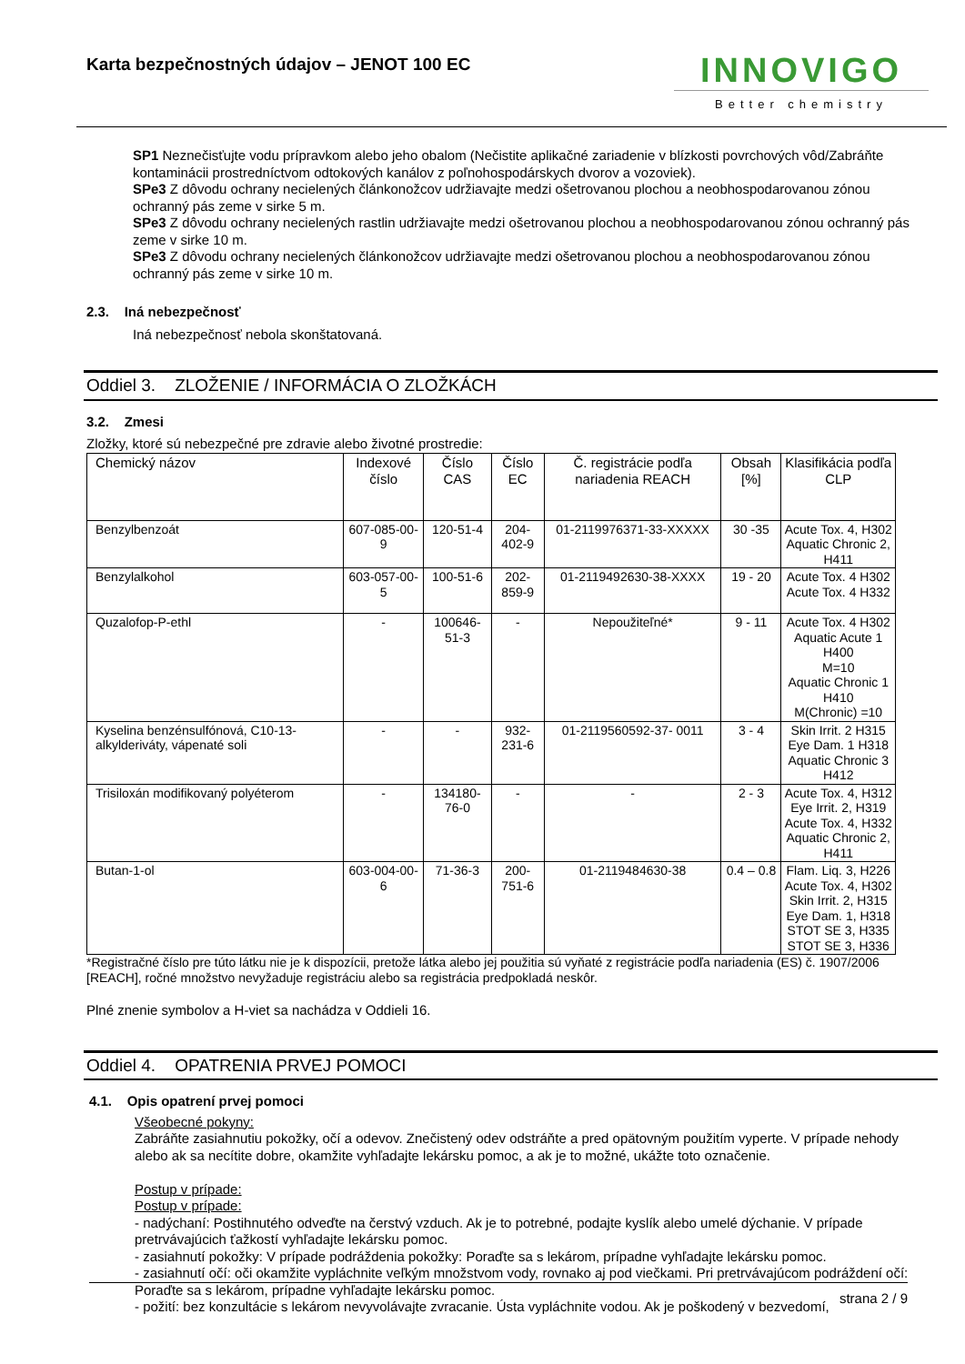Karta bezpečnostných údajov – JENOT 100 EC
INNOVIGO
Better chemistry
SP1 Neznečisťujte vodu prípravkom alebo jeho obalom (Nečistite aplikačné zariadenie v blízkosti povrchových vôd/Zabráňte kontaminácii prostredníctvom odtokových kanálov z poľnohospodárskych dvorov a vozoviek).
SPe3 Z dôvodu ochrany necielených článkonožcov udržiavajte medzi ošetrovanou plochou a neobhospodarovanou zónou ochranný pás zeme v sirke 5 m.
SPe3 Z dôvodu ochrany necielených rastlin udržiavajte medzi ošetrovanou plochou a neobhospodarovanou zónou ochranný pás zeme v sirke 10 m.
SPe3 Z dôvodu ochrany necielených článkonožcov udržiavajte medzi ošetrovanou plochou a neobhospodarovanou zónou ochranný pás zeme v sirke 10 m.
2.3. Iná nebezpečnosť
Iná nebezpečnosť nebola skonštatovaná.
Oddiel 3. ZLOŽENIE / INFORMÁCIA O ZLOŽKÁCH
3.2. Zmesi
Zložky, ktoré sú nebezpečné pre zdravie alebo životné prostredie:
| Chemický názov | Indexové číslo | Číslo CAS | Číslo EC | Č. registrácie podľa nariadenia REACH | Obsah [%] | Klasifikácia podľa CLP |
| --- | --- | --- | --- | --- | --- | --- |
| Benzylbenzoát | 607-085-00-9 | 120-51-4 | 204-402-9 | 01-2119976371-33-XXXXX | 30 -35 | Acute Tox. 4, H302 Aquatic Chronic 2, H411 |
| Benzylalkohol | 603-057-00-5 | 100-51-6 | 202-859-9 | 01-2119492630-38-XXXX | 19 - 20 | Acute Tox. 4 H302 Acute Tox. 4 H332 |
| Quzalofop-P-ethl | - | 100646-51-3 | - | Nepoužiteľné* | 9 - 11 | Acute Tox. 4 H302 Aquatic Acute 1 H400 M=10 Aquatic Chronic 1 H410 M(Chronic) =10 |
| Kyselina benzénsulfónová, C10-13-alkylderiváty, vápenaté soli | - | - | 932-231-6 | 01-2119560592-37- 0011 | 3 - 4 | Skin Irrit. 2 H315 Eye Dam. 1 H318 Aquatic Chronic 3 H412 |
| Trisiloxán modifikovaný polyéterom | - | 134180-76-0 | - | - | 2 - 3 | Acute Tox. 4, H312 Eye Irrit. 2, H319 Acute Tox. 4, H332 Aquatic Chronic 2, H411 |
| Butan-1-ol | 603-004-00-6 | 71-36-3 | 200-751-6 | 01-2119484630-38 | 0.4 – 0.8 | Flam. Liq. 3, H226 Acute Tox. 4, H302 Skin Irrit. 2, H315 Eye Dam. 1, H318 STOT SE 3, H335 STOT SE 3, H336 |
*Registračné číslo pre túto látku nie je k dispozícii, pretože látka alebo jej použitia sú vyňaté z registrácie podľa nariadenia (ES) č. 1907/2006 [REACH], ročné množstvo nevyžaduje registráciu alebo sa registrácia predpokladá neskôr.
Plné znenie symbolov a H-viet sa nachádza v Oddieli 16.
Oddiel 4. OPATRENIA PRVEJ POMOCI
4.1. Opis opatrení prvej pomoci
Všeobecné pokyny:
Zabráňte zasiahnutiu pokožky, očí a odevov. Znečistený odev odstráňte a pred opätovným použitím vyperte. V prípade nehody alebo ak sa necítite dobre, okamžite vyhľadajte lekársku pomoc, a ak je to možné, ukážte toto označenie.
Postup v prípade:
Postup v prípade:
- nadýchaní: Postihnutého odveďte na čerstvý vzduch. Ak je to potrebné, podajte kyslík alebo umelé dýchanie. V prípade pretrvávajúcich ťažkostí vyhľadajte lekársku pomoc.
- zasiahnutí pokožky: V prípade podráždenia pokožky: Poraďte sa s lekárom, prípadne vyhľadajte lekársku pomoc.
- zasiahnutí očí: oči okamžite vypláchnite veľkým množstvom vody, rovnako aj pod viečkami. Pri pretrvávajúcom podráždení očí: Poraďte sa s lekárom, prípadne vyhľadajte lekársku pomoc.
- požití: bez konzultácie s lekárom nevyvolávajte zvracanie. Ústa vypláchnite vodou. Ak je poškodený v bezvedomí,
strana 2 / 9